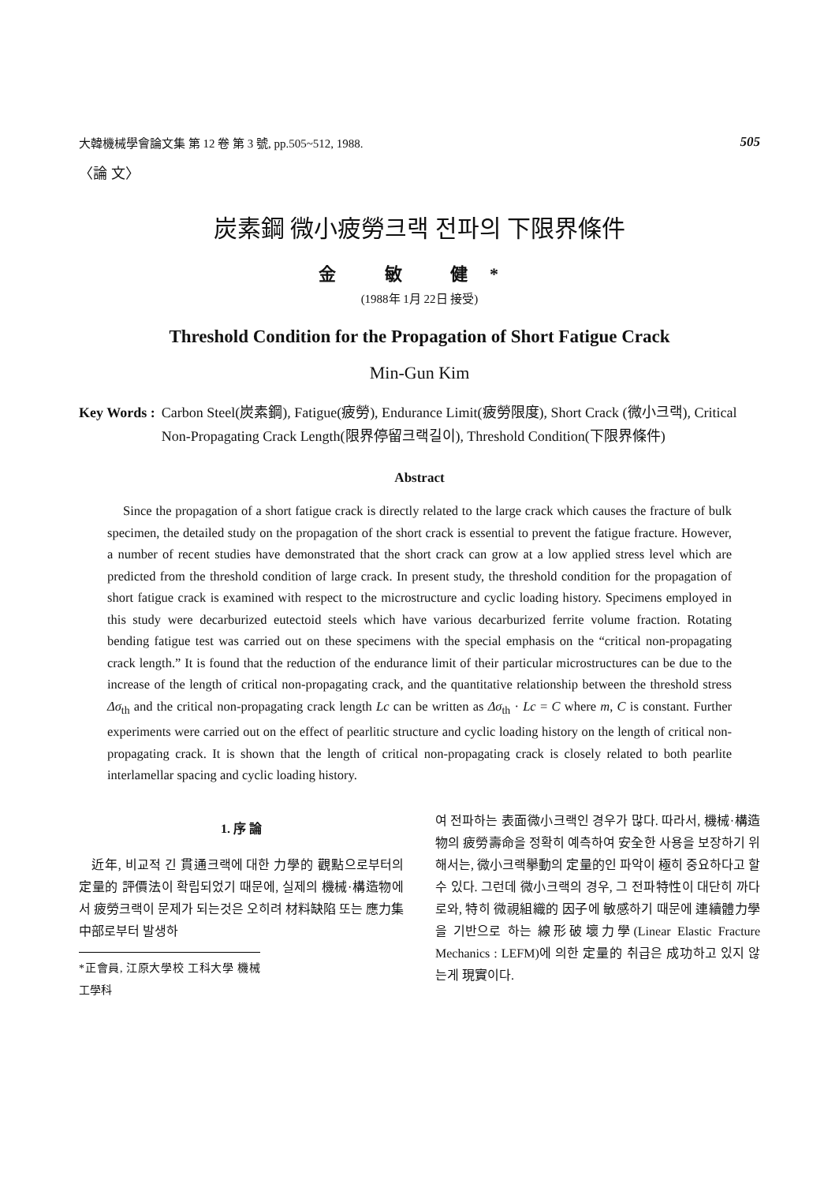大韓機械學會論文集 第 12 卷 第 3 號, pp.505~512, 1988. 505
〈論 文〉
炭素鋼 微小疲勞크랙 전파의 下限界條件
金 敏 健*
(1988年 1月 22日 接受)
Threshold Condition for the Propagation of Short Fatigue Crack
Min-Gun Kim
Key Words : Carbon Steel(炭素鋼), Fatigue(疲勞), Endurance Limit(疲勞限度), Short Crack (微小크랙), Critical Non-Propagating Crack Length(限界停留크랙길이), Threshold Condition(下限界條件)
Abstract
Since the propagation of a short fatigue crack is directly related to the large crack which causes the fracture of bulk specimen, the detailed study on the propagation of the short crack is essential to prevent the fatigue fracture. However, a number of recent studies have demonstrated that the short crack can grow at a low applied stress level which are predicted from the threshold condition of large crack. In present study, the threshold condition for the propagation of short fatigue crack is examined with respect to the microstructure and cyclic loading history. Specimens employed in this study were decarburized eutectoid steels which have various decarburized ferrite volume fraction. Rotating bending fatigue test was carried out on these specimens with the special emphasis on the “critical non-propagating crack length.” It is found that the reduction of the endurance limit of their particular microstructures can be due to the increase of the length of critical non-propagating crack, and the quantitative relationship between the threshold stress Δσ<sub>th</sub> and the critical non-propagating crack length Lc can be written as Δσ<sub>th</sub> · Lc = C where m, C is constant. Further experiments were carried out on the effect of pearlitic structure and cyclic loading history on the length of critical non-propagating crack. It is shown that the length of critical non-propagating crack is closely related to both pearlite interlamellar spacing and cyclic loading history.
1. 序 論
近年, 비교적 긴 貫通크랙에 대한 力學的 觀點으로부터의 定量的 評價法이 확립되었기 때문에, 실제의 機械·構造物에서 疲勞크랙이 문제가 되는것은 오히려 材料缺陷 또는 應力集中部로부터 발생하
*正會員, 江原大學校 工科大學 機械工學科
여 전파하는 表面微小크랙인 경우가 많다. 따라서, 機械·構造物의 疲勞壽命을 정확히 예측하여 安全한 사용을 보장하기 위해서는, 微小크랙擧動의 定量的인 파악이 極히 중요하다고 할수 있다. 그런데 微小크랙의 경우, 그 전파特性이 대단히 까다로와, 特히 微視組織的 因子에 敏感하기 때문에 連續體力學을 기반으로 하는 線形破壞力學(Linear Elastic Fracture Mechanics : LEFM)에 의한 定量的 취급은 成功하고 있지 않는게 現實이다.